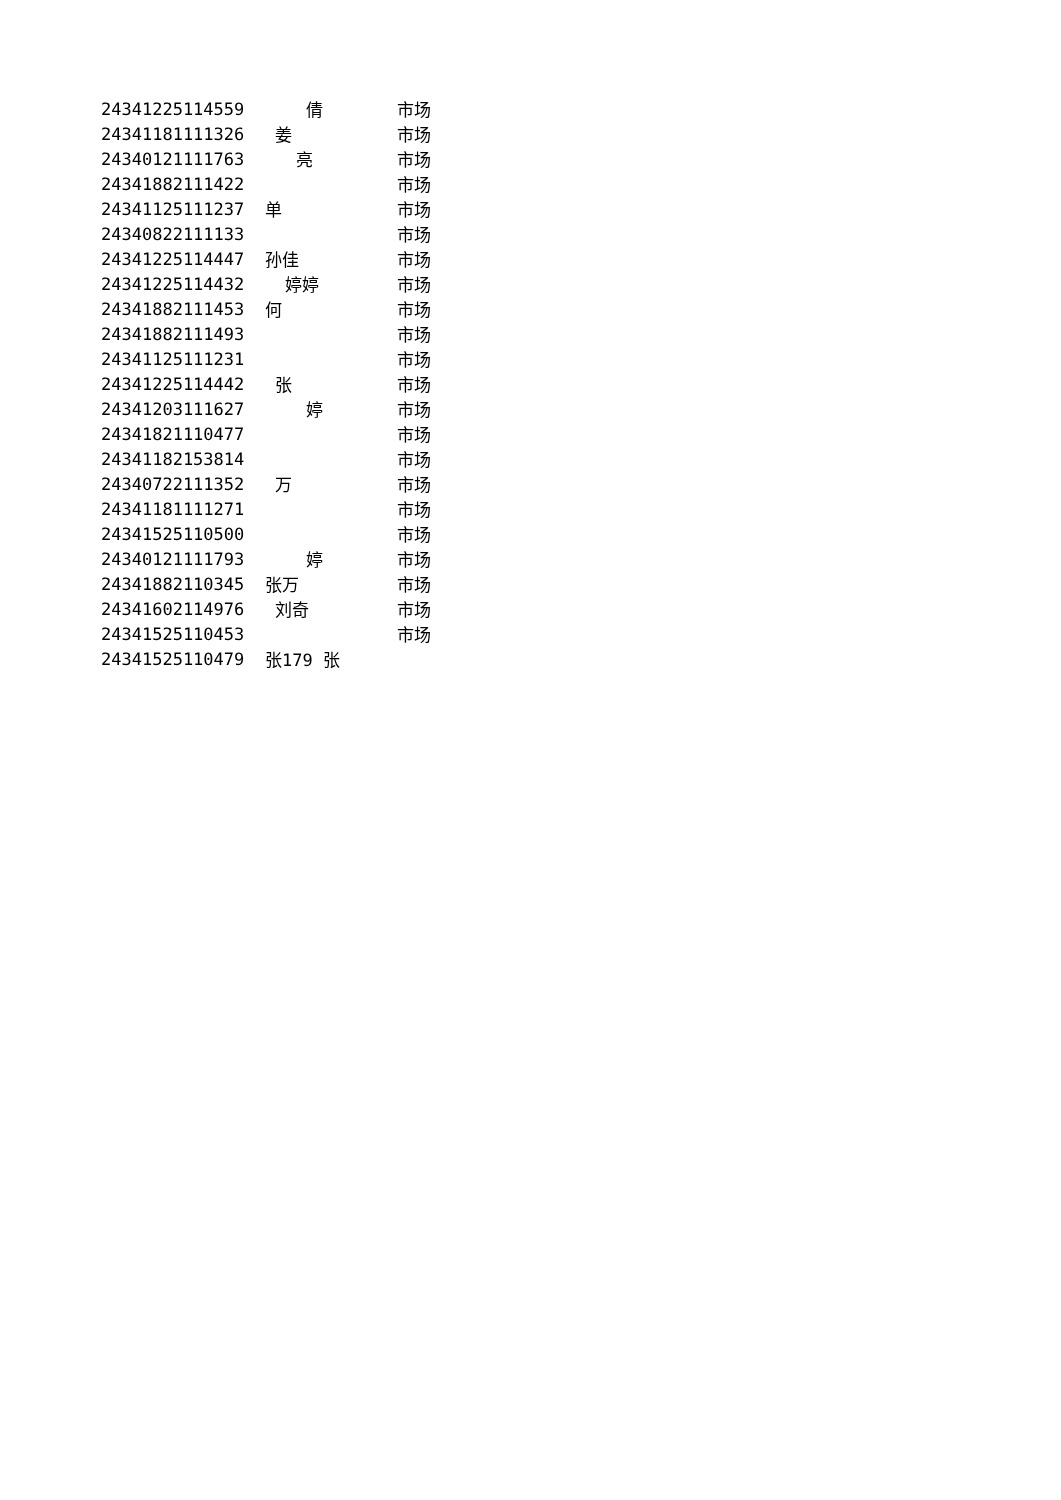| 24341225114559 | 倩 | 市场 |
| 24341181111326 | 姜 | 市场 |
| 24340121111763 | 亮 | 市场 |
| 24341882111422 | | 市场 |
| 24341125111237 | 单 | 市场 |
| 24340822111133 | | 市场 |
| 24341225114447 | 孙佳 | 市场 |
| 24341225114432 | 婷婷 | 市场 |
| 24341882111453 | 何 | 市场 |
| 24341882111493 | | 市场 |
| 24341125111231 | | 市场 |
| 24341225114442 | 张 | 市场 |
| 24341203111627 | 婷 | 市场 |
| 24341821110477 | | 市场 |
| 24341182153814 | | 市场 |
| 24340722111352 | 万 | 市场 |
| 24341181111271 | | 市场 |
| 24341525110500 | | 市场 |
| 24340121111793 | 婷 | 市场 |
| 24341882110345 | 张万 | 市场 |
| 24341602114976 | 刘奇 | 市场 |
| 24341525110453 | | 市场 |
| 24341525110479 | 张179 张 | |